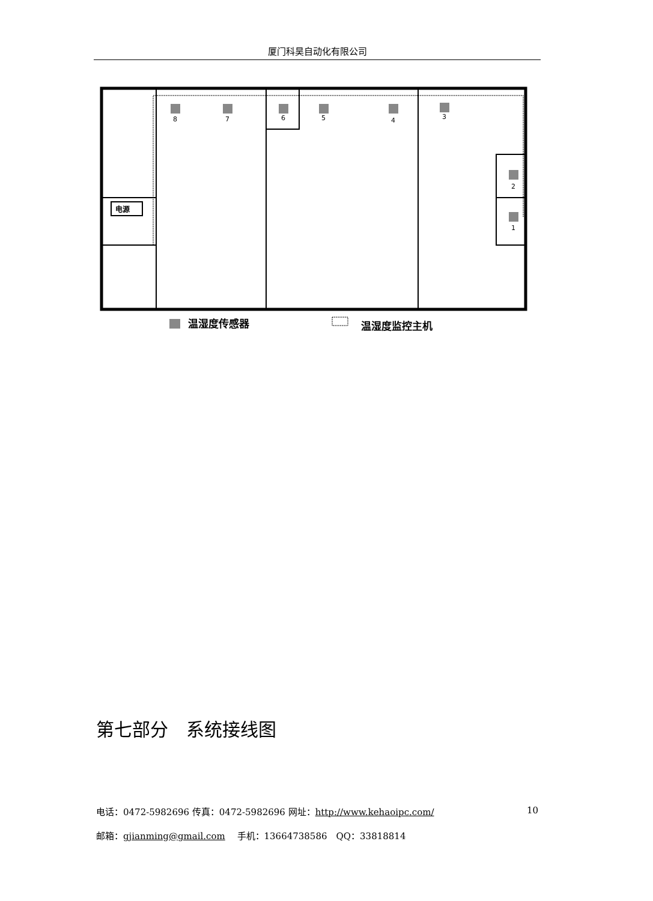厦门科昊自动化有限公司
8
7
6
5
4
3
2
1
电源
温湿度传感器
温湿度监控主机
第七部分　系统接线图
电话：0472-5982696 传真：0472-5982696 网址：http://www.kehaoipc.com/ 10
邮箱：gjianming@gmail.com　 手机：13664738586　QQ：33818814